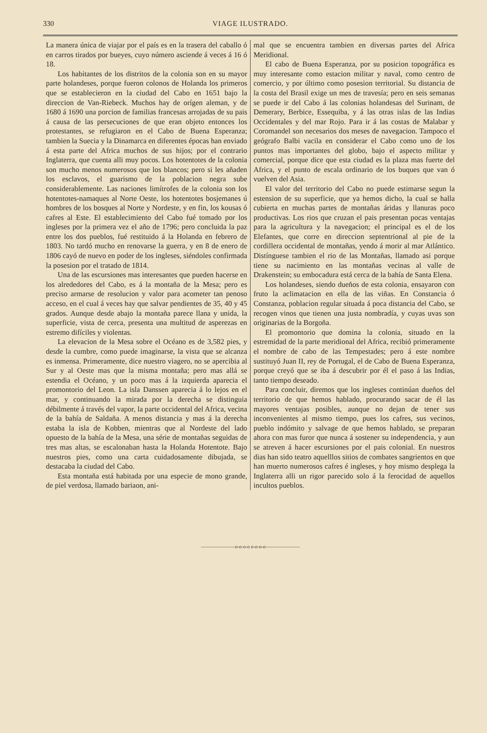330 VIAGE ILUSTRADO.
La manera única de viajar por el país es en la trasera del caballo ó en carros tirados por bueyes, cuyo número asciende á veces á 16 ó 18.
Los habitantes de los distritos de la colonia son en su mayor parte holandeses, porque fueron colonos de Holanda los primeros que se establecieron en la ciudad del Cabo en 1651 bajo la direccion de Van-Riebeck. Muchos hay de orígen aleman, y de 1680 á 1690 una porcion de familias francesas arrojadas de su pais á causa de las persecuciones de que eran objeto entonces los protestantes, se refugiaron en el Cabo de Buena Esperanza; tambien la Suecia y la Dinamarca en diferentes épocas han enviado á esta parte del Africa muchos de sus hijos; por el contrario Inglaterra, que cuenta alli muy pocos. Los hotentotes de la colonia son mucho menos numerosos que los blancos; pero si les añaden los esclavos, el guarismo de la poblacion negra sube considerablemente. Las naciones limítrofes de la colonia son los hotentotes-namaques al Norte Oeste, los hotentotes bosjemanes ú hombres de los bosques al Norte y Nordeste, y en fin, los kousas ó cafres al Este. El establecimiento del Cabo fué tomado por los ingleses por la primera vez el año de 1796; pero concluida la paz entre los dos pueblos, fué restituido á la Holanda en febrero de 1803. No tardó mucho en renovarse la guerra, y en 8 de enero de 1806 cayó de nuevo en poder de los ingleses, siéndoles confirmada la posesion por el tratado de 1814.
Una de las escursiones mas interesantes que pueden hacerse en los alrededores del Cabo, es á la montaña de la Mesa; pero es preciso armarse de resolucion y valor para acometer tan penoso acceso, en el cual á veces hay que salvar pendientes de 35, 40 y 45 grados. Aunque desde abajo la montaña parece llana y unida, la superficie, vista de cerca, presenta una multitud de asperezas en estremo difíciles y violentas.
La elevacion de la Mesa sobre el Océano es de 3,582 pies, y desde la cumbre, como puede imaginarse, la vista que se alcanza es inmensa. Primeramente, dice nuestro viagero, no se apercibia al Sur y al Oeste mas que la misma montaña; pero mas allá se estendia el Océano, y un poco mas á la izquierda aparecia el promontorio del Leon. La isla Danssen aparecia á lo lejos en el mar, y continuando la mirada por la derecha se distinguia débilmente á través del vapor, la parte occidental del Africa, vecina de la bahía de Saldaña. A menos distancia y mas á la derecha estaba la isla de Kobben, mientras que al Nordeste del lado opuesto de la bahía de la Mesa, una série de montañas seguidas de tres mas altas, se escalonaban hasta la Holanda Hotentote. Bajo nuestros pies, como una carta cuidadosamente dibujada, se destacaba la ciudad del Cabo.
Esta montaña está habitada por una especie de mono grande, de piel verdosa, llamado bariaon, ani-
mal que se encuentra tambien en diversas partes del Africa Meridional.
El cabo de Buena Esperanza, por su posicion topográfica es muy interesante como estacion militar y naval, como centro de comercio, y por último como posesion territorial. Su distancia de la costa del Brasil exige un mes de travesía; pero en seis semanas se puede ir del Cabo á las colonias holandesas del Surinam, de Demerary, Berbice, Essequiba, y á las otras islas de las Indias Occidentales y del mar Rojo. Para ir á las costas de Malabar y Coromandel son necesarios dos meses de navegacion. Tampoco el geógrafo Balbi vacila en considerar el Cabo como uno de los puntos mas importantes del globo, bajo el aspecto militar y comercial, porque dice que esta ciudad es la plaza mas fuerte del Africa, y el punto de escala ordinario de los buques que van ó vuelven del Asia.
El valor del territorio del Cabo no puede estimarse segun la estension de su superficie, que ya hemos dicho, la cual se halla cubierta en muchas partes de montañas áridas y llanuras poco productivas. Los rios que cruzan el pais presentan pocas ventajas para la agricultura y la navegacion; el principal es el de los Elefantes, que corre en direccion septentrional al pie de la cordillera occidental de montañas, yendo á morir al mar Atlántico. Distínguese tambien el rio de las Montañas, llamado asi porque tiene su nacimiento en las montañas vecinas al valle de Drakenstein; su embocadura está cerca de la bahía de Santa Elena.
Los holandeses, siendo dueños de esta colonia, ensayaron con fruto la aclimatacion en ella de las viñas. En Constancia ó Constanza, poblacion regular situada á poca distancia del Cabo, se recogen vinos que tienen una justa nombradía, y cuyas uvas son originarias de la Borgoña.
El promontorio que domina la colonia, situado en la estremidad de la parte meridional del Africa, recibió primeramente el nombre de cabo de las Tempestades; pero á este nombre sustituyó Juan II, rey de Portugal, el de Cabo de Buena Esperanza, porque creyó que se iba á descubrir por él el paso á las Indias, tanto tiempo deseado.
Para concluir, diremos que los ingleses continúan dueños del territorio de que hemos hablado, procurando sacar de él las mayores ventajas posibles, aunque no dejan de tener sus inconvenientes al mismo tiempo, pues los cafres, sus vecinos, pueblo indómito y salvage de que hemos hablado, se preparan ahora con mas furor que nunca á sostener su independencia, y aun se atreven á hacer escursiones por el pais colonial. En nuestros dias han sido teatro aquelllos sitios de combates sangrientos en que han muerto numerosos cafres é ingleses, y hoy mismo desplega la Inglaterra alli un rigor parecido solo á la ferocidad de aquellos incultos pueblos.
———————o-o-o-o o-o-o-o———————